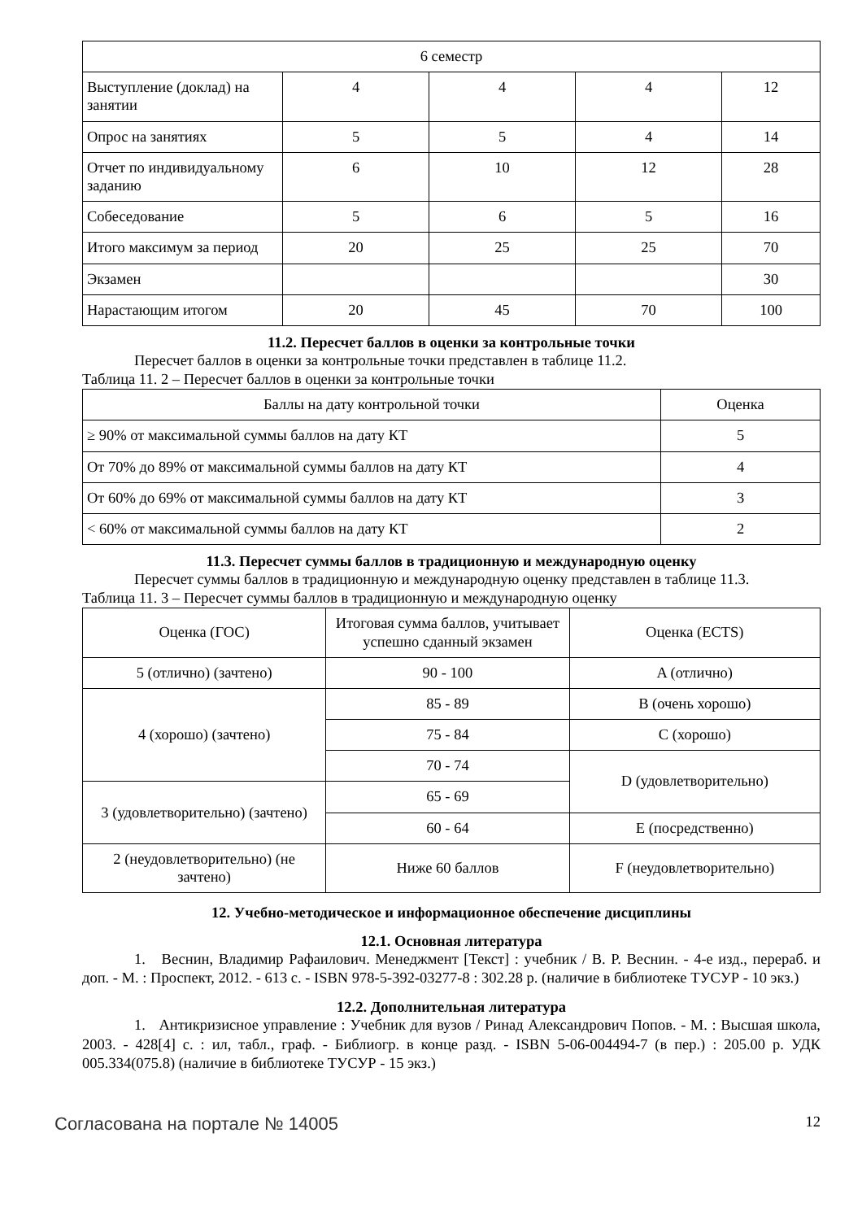| 6 семестр | | | | |
| Выступление (доклад) на занятии | 4 | 4 | 4 | 12 |
| Опрос на занятиях | 5 | 5 | 4 | 14 |
| Отчет по индивидуальному заданию | 6 | 10 | 12 | 28 |
| Собеседование | 5 | 6 | 5 | 16 |
| Итого максимум за период | 20 | 25 | 25 | 70 |
| Экзамен | | | | 30 |
| Нарастающим итогом | 20 | 45 | 70 | 100 |
11.2. Пересчет баллов в оценки за контрольные точки
Пересчет баллов в оценки за контрольные точки представлен в таблице 11.2.
Таблица 11. 2 – Пересчет баллов в оценки за контрольные точки
| Баллы на дату контрольной точки | Оценка |
| --- | --- |
| ≥ 90% от максимальной суммы баллов на дату КТ | 5 |
| От 70% до 89% от максимальной суммы баллов на дату КТ | 4 |
| От 60% до 69% от максимальной суммы баллов на дату КТ | 3 |
| < 60% от максимальной суммы баллов на дату КТ | 2 |
11.3. Пересчет суммы баллов в традиционную и международную оценку
Пересчет суммы баллов в традиционную и международную оценку представлен в таблице 11.3.
Таблица 11. 3 – Пересчет суммы баллов в традиционную и международную оценку
| Оценка (ГОС) | Итоговая сумма баллов, учитывает успешно сданный экзамен | Оценка (ECTS) |
| --- | --- | --- |
| 5 (отлично) (зачтено) | 90 - 100 | A (отлично) |
| 4 (хорошо) (зачтено) | 85 - 89 | B (очень хорошо) |
| | 75 - 84 | C (хорошо) |
| | 70 - 74 | D (удовлетворительно) |
| 3 (удовлетворительно) (зачтено) | 65 - 69 | |
| | 60 - 64 | E (посредственно) |
| 2 (неудовлетворительно) (не зачтено) | Ниже 60 баллов | F (неудовлетворительно) |
12. Учебно-методическое и информационное обеспечение дисциплины
12.1. Основная литература
1. Веснин, Владимир Рафаилович. Менеджмент [Текст] : учебник / В. Р. Веснин. - 4-е изд., перераб. и доп. - М. : Проспект, 2012. - 613 с. - ISBN 978-5-392-03277-8 : 302.28 р. (наличие в библиотеке ТУСУР - 10 экз.)
12.2. Дополнительная литература
1. Антикризисное управление : Учебник для вузов / Ринад Александрович Попов. - М. : Высшая школа, 2003. - 428[4] с. : ил, табл., граф. - Библиогр. в конце разд. - ISBN 5-06-004494-7 (в пер.) : 205.00 р. УДК 005.334(075.8) (наличие в библиотеке ТУСУР - 15 экз.)
Согласована на портале № 14005 12